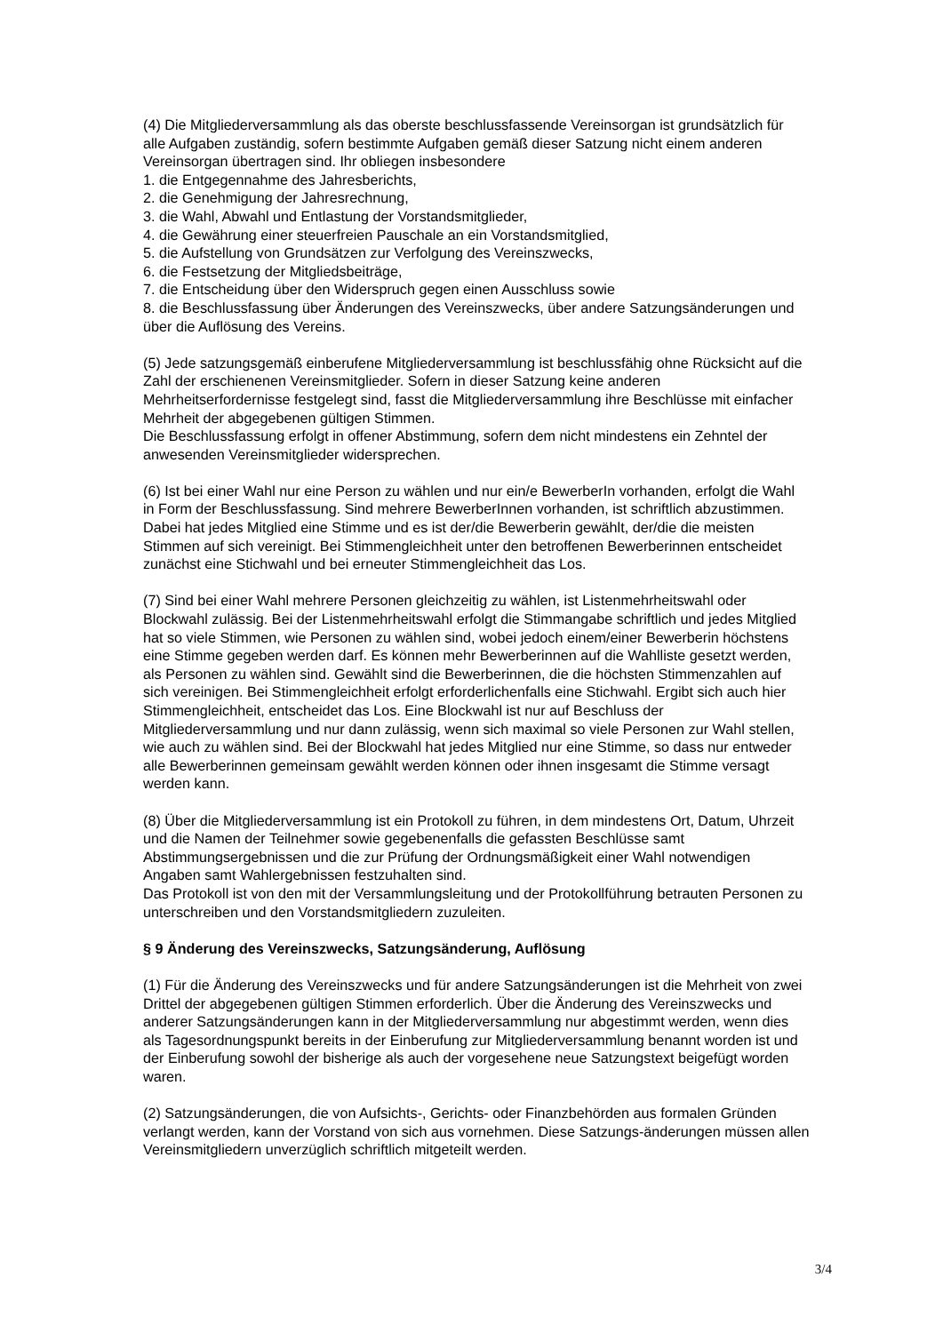(4) Die Mitgliederversammlung als das oberste beschlussfassende Vereinsorgan ist grundsätzlich für alle Aufgaben zuständig, sofern bestimmte Aufgaben gemäß dieser Satzung nicht einem anderen Vereinsorgan übertragen sind. Ihr obliegen insbesondere
1. die Entgegennahme des Jahresberichts,
2. die Genehmigung der Jahresrechnung,
3. die Wahl, Abwahl und Entlastung der Vorstandsmitglieder,
4. die Gewährung einer steuerfreien Pauschale an ein Vorstandsmitglied,
5. die Aufstellung von Grundsätzen zur Verfolgung des Vereinszwecks,
6. die Festsetzung der Mitgliedsbeiträge,
7. die Entscheidung über den Widerspruch gegen einen Ausschluss sowie
8. die Beschlussfassung über Änderungen des Vereinszwecks, über andere Satzungsänderungen und über die Auflösung des Vereins.
(5) Jede satzungsgemäß einberufene Mitgliederversammlung ist beschlussfähig ohne Rücksicht auf die Zahl der erschienenen Vereinsmitglieder. Sofern in dieser Satzung keine anderen Mehrheitserfordernisse festgelegt sind, fasst die Mitgliederversammlung ihre Beschlüsse mit einfacher Mehrheit der abgegebenen gültigen Stimmen.
Die Beschlussfassung erfolgt in offener Abstimmung, sofern dem nicht mindestens ein Zehntel der anwesenden Vereinsmitglieder widersprechen.
(6) Ist bei einer Wahl nur eine Person zu wählen und nur ein/e BewerberIn vorhanden, erfolgt die Wahl in Form der Beschlussfassung. Sind mehrere BewerberInnen vorhanden, ist schriftlich abzustimmen. Dabei hat jedes Mitglied eine Stimme und es ist der/die Bewerberin gewählt, der/die die meisten Stimmen auf sich vereinigt. Bei Stimmengleichheit unter den betroffenen Bewerberinnen entscheidet zunächst eine Stichwahl und bei erneuter Stimmengleichheit das Los.
(7) Sind bei einer Wahl mehrere Personen gleichzeitig zu wählen, ist Listenmehrheitswahl oder Blockwahl zulässig. Bei der Listenmehrheitswahl erfolgt die Stimmangabe schriftlich und jedes Mitglied hat so viele Stimmen, wie Personen zu wählen sind, wobei jedoch einem/einer Bewerberin höchstens eine Stimme gegeben werden darf. Es können mehr Bewerberinnen auf die Wahlliste gesetzt werden, als Personen zu wählen sind. Gewählt sind die Bewerberinnen, die die höchsten Stimmenzahlen auf sich vereinigen. Bei Stimmengleichheit erfolgt erforderlichenfalls eine Stichwahl. Ergibt sich auch hier Stimmengleichheit, entscheidet das Los. Eine Blockwahl ist nur auf Beschluss der Mitgliederversammlung und nur dann zulässig, wenn sich maximal so viele Personen zur Wahl stellen, wie auch zu wählen sind. Bei der Blockwahl hat jedes Mitglied nur eine Stimme, so dass nur entweder alle Bewerberinnen gemeinsam gewählt werden können oder ihnen insgesamt die Stimme versagt werden kann.
(8) Über die Mitgliederversammlung ist ein Protokoll zu führen, in dem mindestens Ort, Datum, Uhrzeit und die Namen der Teilnehmer sowie gegebenenfalls die gefassten Beschlüsse samt Abstimmungsergebnissen und die zur Prüfung der Ordnungsmäßigkeit einer Wahl notwendigen Angaben samt Wahlergebnissen festzuhalten sind.
Das Protokoll ist von den mit der Versammlungsleitung und der Protokollführung betrauten Personen zu unterschreiben und den Vorstandsmitgliedern zuzuleiten.
§ 9 Änderung des Vereinszwecks, Satzungsänderung, Auflösung
(1) Für die Änderung des Vereinszwecks und für andere Satzungsänderungen ist die Mehrheit von zwei Drittel der abgegebenen gültigen Stimmen erforderlich. Über die Änderung des Vereinszwecks und anderer Satzungsänderungen kann in der Mitgliederversammlung nur abgestimmt werden, wenn dies als Tagesordnungspunkt bereits in der Einberufung zur Mitgliederversammlung benannt worden ist und der Einberufung sowohl der bisherige als auch der vorgesehene neue Satzungstext beigefügt worden waren.
(2) Satzungsänderungen, die von Aufsichts-, Gerichts- oder Finanzbehörden aus formalen Gründen verlangt werden, kann der Vorstand von sich aus vornehmen. Diese Satzungs-änderungen müssen allen Vereinsmitgliedern unverzüglich schriftlich mitgeteilt werden.
3/4